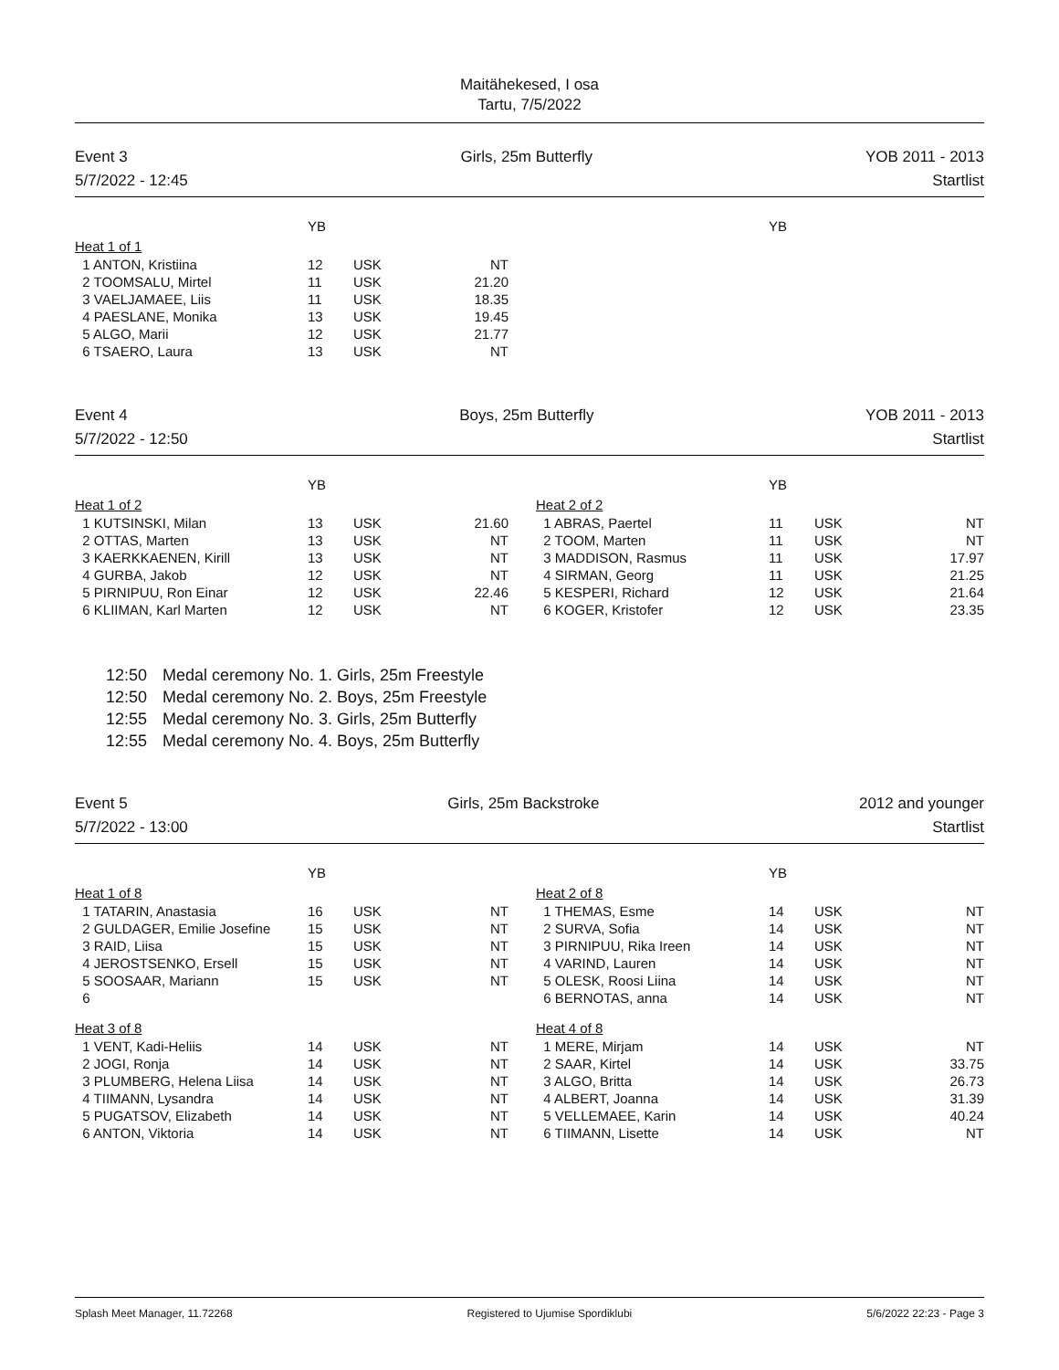Maitähekesed, I osa
Tartu, 7/5/2022
Event 3
5/7/2022 - 12:45
Girls, 25m Butterfly YOB 2011 - 2013
Startlist
| | YB | | | | | YB | | |
| Heat 1 of 1 | | | | | | | | |
| 1 ANTON, Kristiina | 12 | USK | NT | | | | | |
| 2 TOOMSALU, Mirtel | 11 | USK | 21.20 | | | | | |
| 3 VAELJAMAEE, Liis | 11 | USK | 18.35 | | | | | |
| 4 PAESLANE, Monika | 13 | USK | 19.45 | | | | | |
| 5 ALGO, Marii | 12 | USK | 21.77 | | | | | |
| 6 TSAERO, Laura | 13 | USK | NT | | | | | |
Event 4
5/7/2022 - 12:50
Boys, 25m Butterfly YOB 2011 - 2013
Startlist
| | YB | | | | | YB | | |
| Heat 1 of 2 | | | | | Heat 2 of 2 | | | |
| 1 KUTSINSKI, Milan | 13 | USK | 21.60 | | 1 ABRAS, Paertel | 11 | USK | NT |
| 2 OTTAS, Marten | 13 | USK | NT | | 2 TOOM, Marten | 11 | USK | NT |
| 3 KAERKKAENEN, Kirill | 13 | USK | NT | | 3 MADDISON, Rasmus | 11 | USK | 17.97 |
| 4 GURBA, Jakob | 12 | USK | NT | | 4 SIRMAN, Georg | 11 | USK | 21.25 |
| 5 PIRNIPUU, Ron Einar | 12 | USK | 22.46 | | 5 KESPERI, Richard | 12 | USK | 21.64 |
| 6 KLIIMAN, Karl Marten | 12 | USK | NT | | 6 KOGER, Kristofer | 12 | USK | 23.35 |
12:50 Medal ceremony No. 1. Girls, 25m Freestyle
12:50 Medal ceremony No. 2. Boys, 25m Freestyle
12:55 Medal ceremony No. 3. Girls, 25m Butterfly
12:55 Medal ceremony No. 4. Boys, 25m Butterfly
Event 5
5/7/2022 - 13:00
Girls, 25m Backstroke 2012 and younger
Startlist
| | YB | | | | | YB | | |
| Heat 1 of 8 | | | | | Heat 2 of 8 | | | |
| 1 TATARIN, Anastasia | 16 | USK | NT | | 1 THEMAS, Esme | 14 | USK | NT |
| 2 GULDAGER, Emilie Josefine | 15 | USK | NT | | 2 SURVA, Sofia | 14 | USK | NT |
| 3 RAID, Liisa | 15 | USK | NT | | 3 PIRNIPUU, Rika Ireen | 14 | USK | NT |
| 4 JEROSTSENKO, Ersell | 15 | USK | NT | | 4 VARIND, Lauren | 14 | USK | NT |
| 5 SOOSAAR, Mariann | 15 | USK | NT | | 5 OLESK, Roosi Liina | 14 | USK | NT |
| 6 | | | | | 6 BERNOTAS, anna | 14 | USK | NT |
| Heat 3 of 8 | | | | | Heat 4 of 8 | | | |
| 1 VENT, Kadi-Heliis | 14 | USK | NT | | 1 MERE, Mirjam | 14 | USK | NT |
| 2 JOGI, Ronja | 14 | USK | NT | | 2 SAAR, Kirtel | 14 | USK | 33.75 |
| 3 PLUMBERG, Helena Liisa | 14 | USK | NT | | 3 ALGO, Britta | 14 | USK | 26.73 |
| 4 TIIMANN, Lysandra | 14 | USK | NT | | 4 ALBERT, Joanna | 14 | USK | 31.39 |
| 5 PUGATSOV, Elizabeth | 14 | USK | NT | | 5 VELLEMAEE, Karin | 14 | USK | 40.24 |
| 6 ANTON, Viktoria | 14 | USK | NT | | 6 TIIMANN, Lisette | 14 | USK | NT |
Splash Meet Manager, 11.72268 Registered to Ujumise Spordiklubi 5/6/2022 22:23 - Page 3